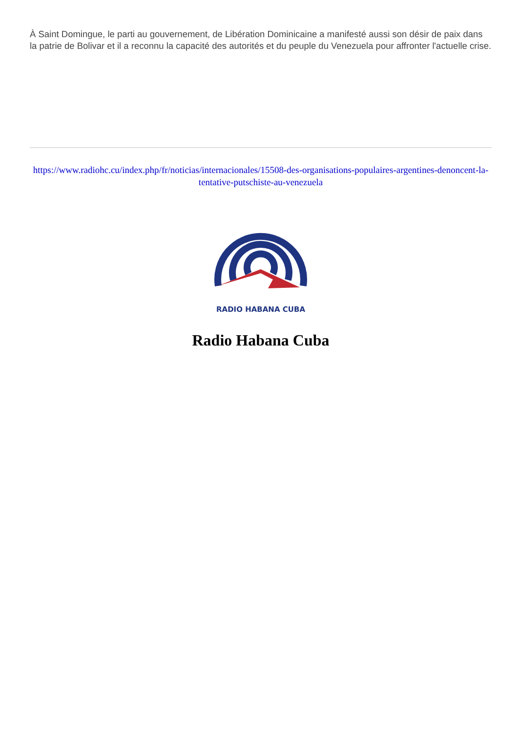À Saint Domingue, le parti au gouvernement, de Libération Dominicaine a manifesté aussi son désir de paix dans la patrie de Bolivar et il a reconnu la capacité des autorités et du peuple du Venezuela pour affronter l'actuelle crise.
https://www.radiohc.cu/index.php/fr/noticias/internacionales/15508-des-organisations-populaires-argentines-denoncent-la-tentative-putschiste-au-venezuela
RADIO HABANA CUBA
Radio Habana Cuba